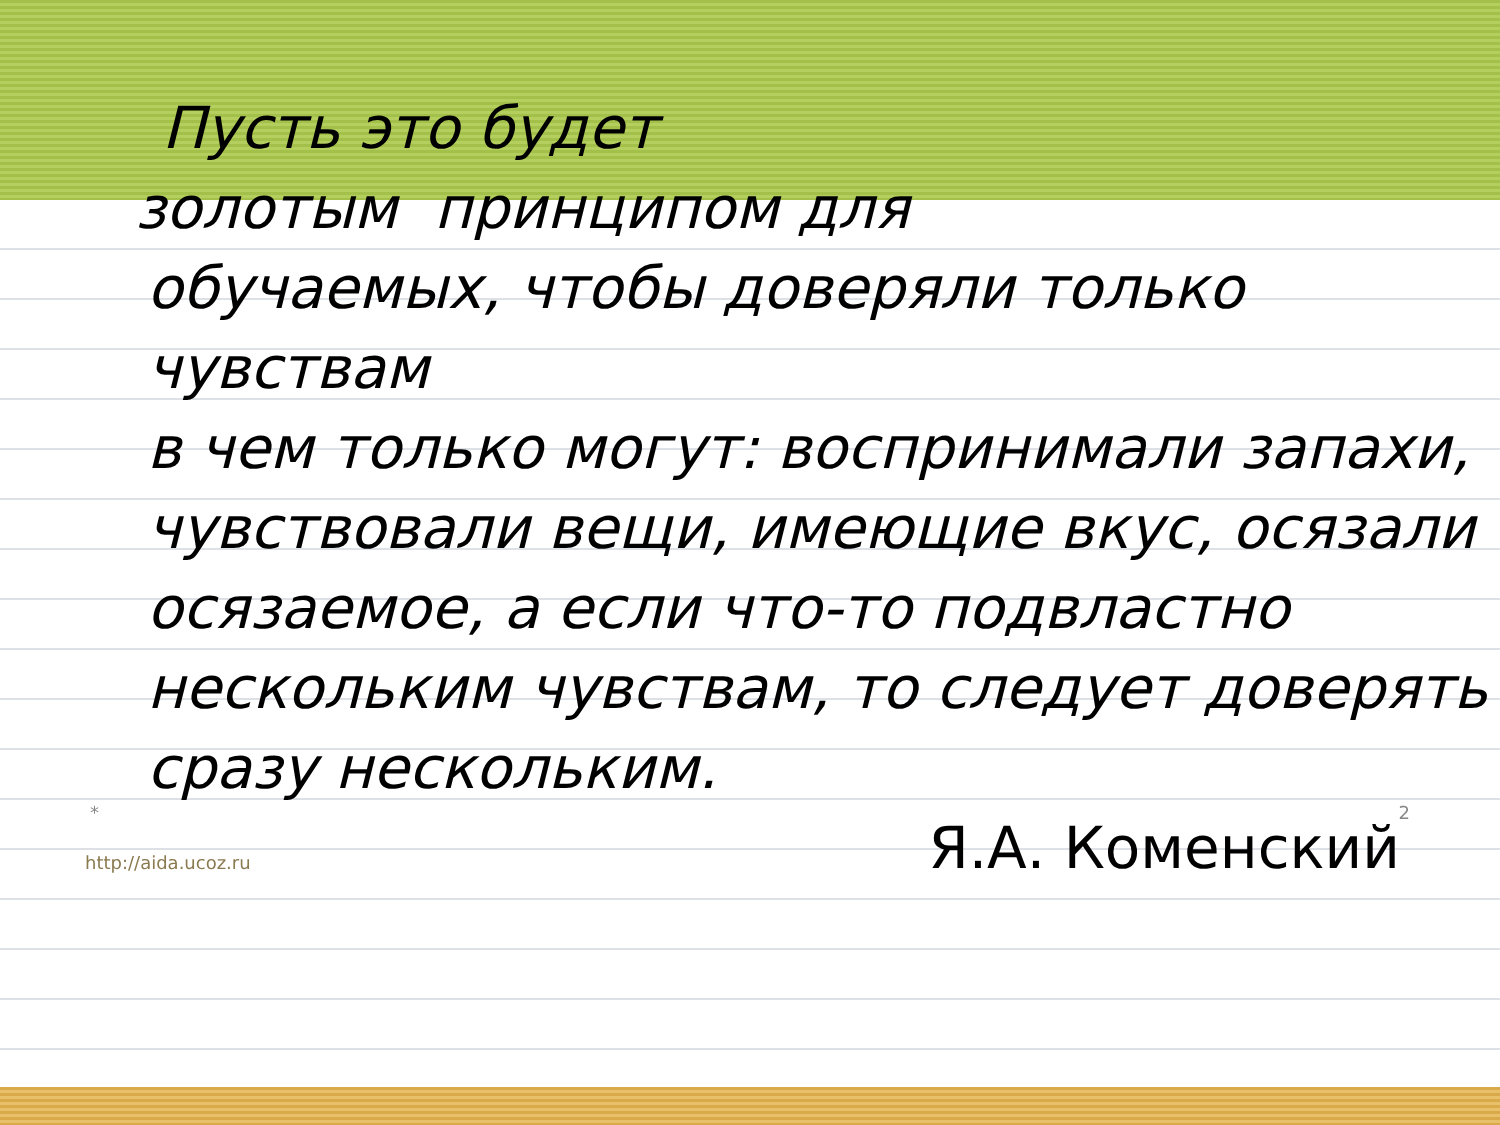Пусть это будет
золотым принципом для
обучаемых, чтобы доверяли только чувствам
в чем только могут: воспринимали запахи,
чувствовали вещи, имеющие вкус, осязали
осязаемое, а если что-то подвластно
нескольким чувствам, то следует доверять
сразу нескольким.
* 2
http://aida.ucoz.ru Я.А. Коменский